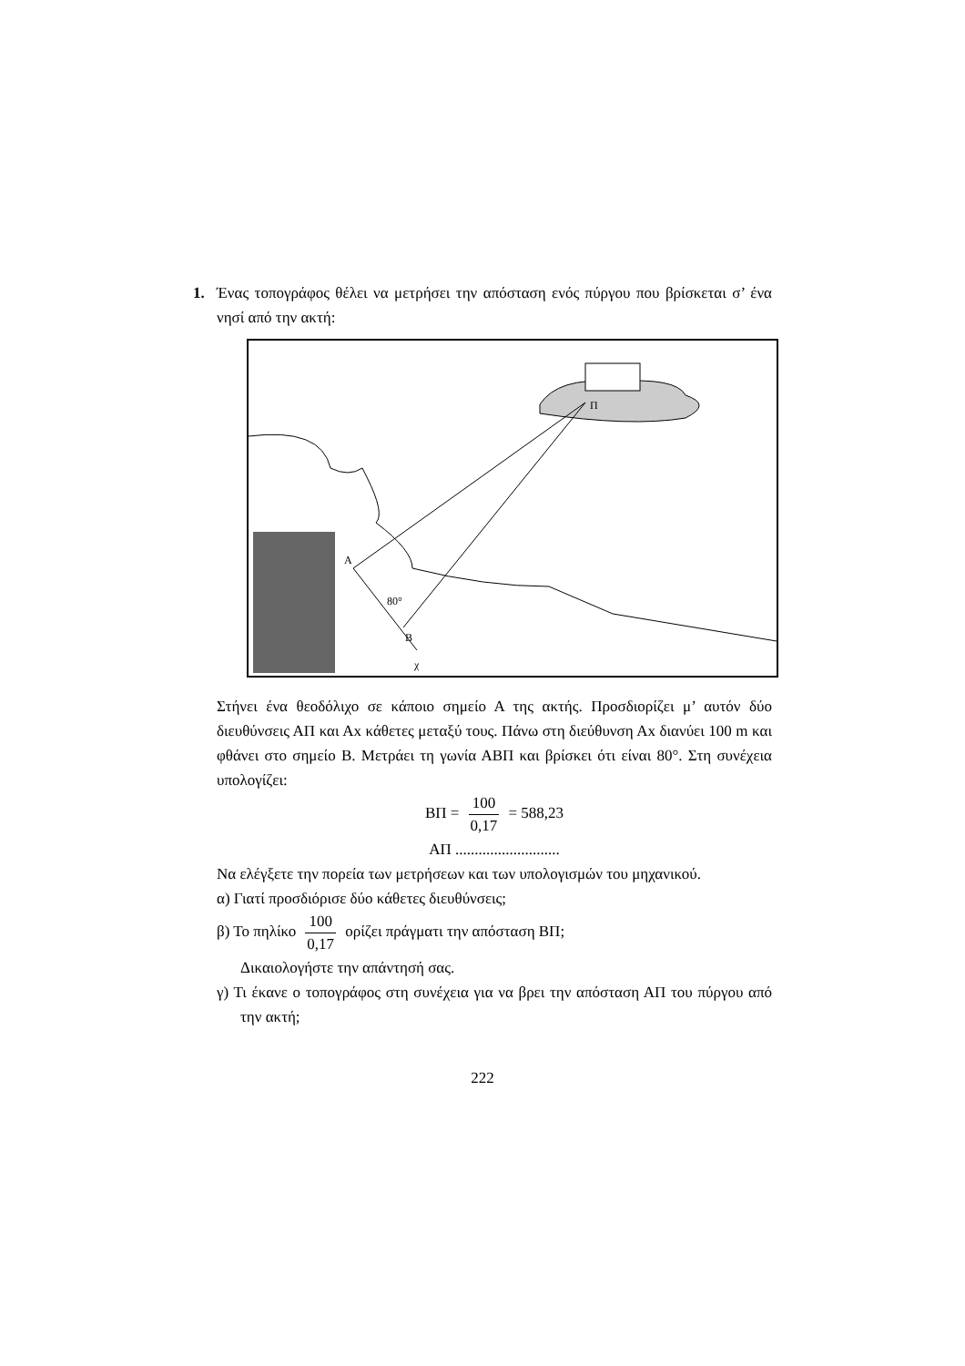1. Ένας τοπογράφος θέλει να μετρήσει την απόσταση ενός πύργου που βρίσκεται σ’ ένα νησί από την ακτή:
Π
A
80°
B
χ
Στήνει ένα θεοδόλιχο σε κάποιο σημείο Α της ακτής. Προσδιορίζει μ’ αυτόν δύο διευθύνσεις ΑΠ και Αx κάθετες μεταξύ τους. Πάνω στη διεύθυνση Αx διανύει 100 m και φθάνει στο σημείο Β. Μετράει τη γωνία ΑΒΠ και βρίσκει ότι είναι 80°. Στη συνέχεια υπολογίζει:
ΒΠ = 100 0,17 = 588,23
ΑΠ ...........................
Να ελέγξετε την πορεία των μετρήσεων και των υπολογισμών του μηχανικού.
α) Γιατί προσδιόρισε δύο κάθετες διευθύνσεις;
β) Το πηλίκο 100 0,17 ορίζει πράγματι την απόσταση ΒΠ;
Δικαιολογήστε την απάντησή σας.
γ) Τι έκανε ο τοπογράφος στη συνέχεια για να βρει την απόσταση ΑΠ του πύργου από την ακτή;
222